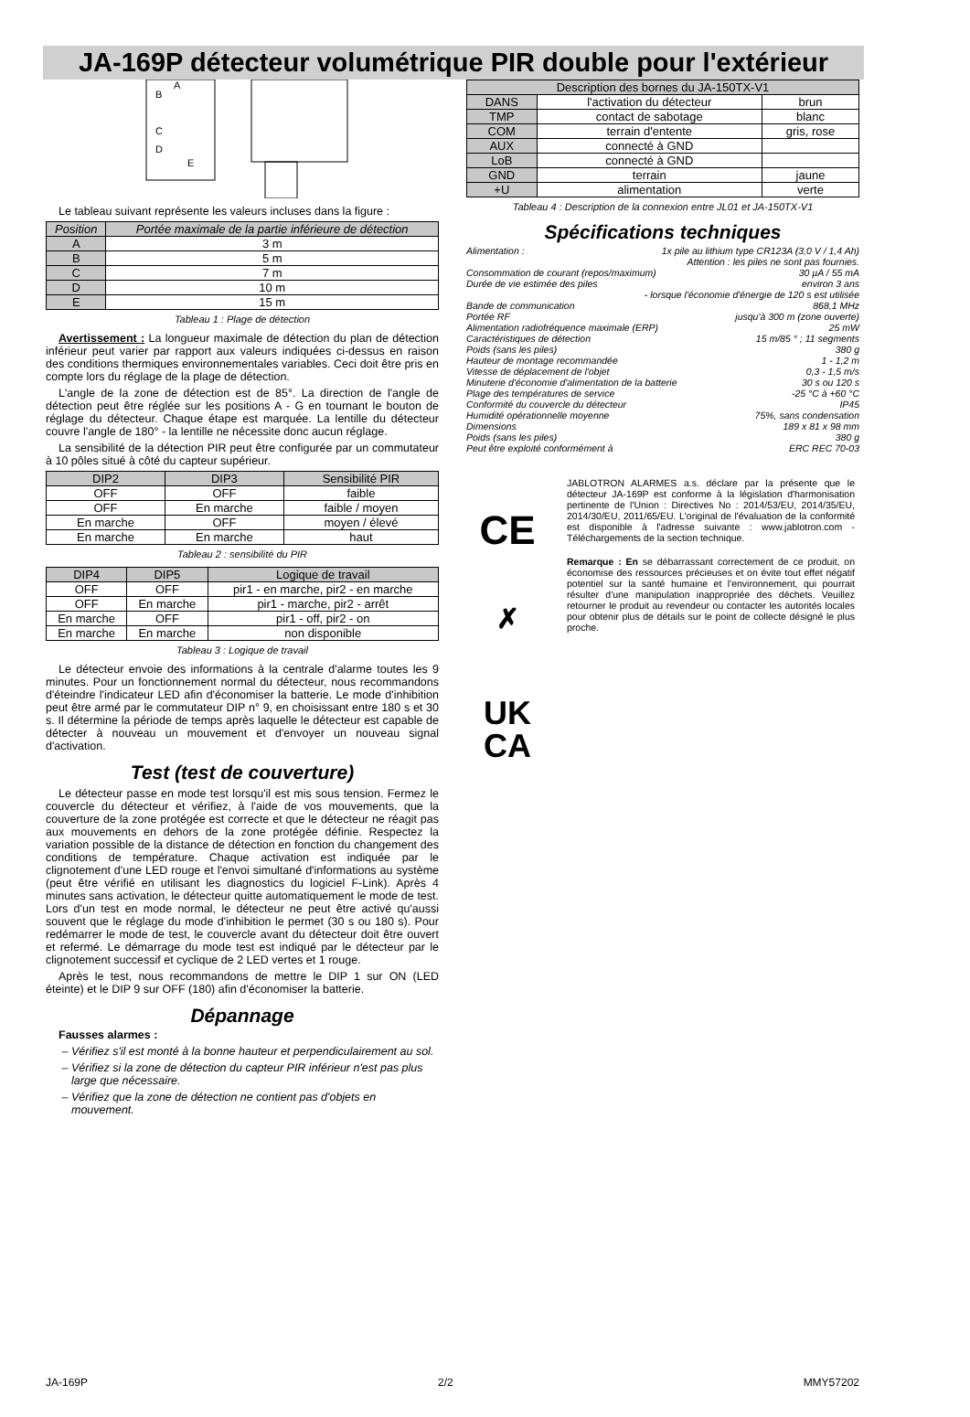JA-169P détecteur volumétrique PIR double pour l'extérieur
B
A
C
D
E
Le tableau suivant représente les valeurs incluses dans la figure :
| Position | Portée maximale de la partie inférieure de détection |
| --- | --- |
| A | 3 m |
| B | 5 m |
| C | 7 m |
| D | 10 m |
| E | 15 m |
Tableau 1 : Plage de détection
Avertissement : La longueur maximale de détection du plan de détection inférieur peut varier par rapport aux valeurs indiquées ci-dessus en raison des conditions thermiques environnementales variables. Ceci doit être pris en compte lors du réglage de la plage de détection.
L'angle de la zone de détection est de 85°. La direction de l'angle de détection peut être réglée sur les positions A - G en tournant le bouton de réglage du détecteur. Chaque étape est marquée. La lentille du détecteur couvre l'angle de 180° - la lentille ne nécessite donc aucun réglage.
La sensibilité de la détection PIR peut être configurée par un commutateur à 10 pôles situé à côté du capteur supérieur.
| DIP2 | DIP3 | Sensibilité PIR |
| --- | --- | --- |
| OFF | OFF | faible |
| OFF | En marche | faible / moyen |
| En marche | OFF | moyen / élevé |
| En marche | En marche | haut |
Tableau 2 : sensibilité du PIR
| DIP4 | DIP5 | Logique de travail |
| --- | --- | --- |
| OFF | OFF | pir1 - en marche, pir2 - en marche |
| OFF | En marche | pir1 - marche, pir2 - arrêt |
| En marche | OFF | pir1 - off, pir2 - on |
| En marche | En marche | non disponible |
Tableau 3 : Logique de travail
Le détecteur envoie des informations à la centrale d'alarme toutes les 9 minutes. Pour un fonctionnement normal du détecteur, nous recommandons d'éteindre l'indicateur LED afin d'économiser la batterie. Le mode d'inhibition peut être armé par le commutateur DIP n° 9, en choisissant entre 180 s et 30 s. Il détermine la période de temps après laquelle le détecteur est capable de détecter à nouveau un mouvement et d'envoyer un nouveau signal d'activation.
Test (test de couverture)
Le détecteur passe en mode test lorsqu'il est mis sous tension. Fermez le couvercle du détecteur et vérifiez, à l'aide de vos mouvements, que la couverture de la zone protégée est correcte et que le détecteur ne réagit pas aux mouvements en dehors de la zone protégée définie. Respectez la variation possible de la distance de détection en fonction du changement des conditions de température. Chaque activation est indiquée par le clignotement d'une LED rouge et l'envoi simultané d'informations au système (peut être vérifié en utilisant les diagnostics du logiciel F-Link). Après 4 minutes sans activation, le détecteur quitte automatiquement le mode de test. Lors d'un test en mode normal, le détecteur ne peut être activé qu'aussi souvent que le réglage du mode d'inhibition le permet (30 s ou 180 s). Pour redémarrer le mode de test, le couvercle avant du détecteur doit être ouvert et refermé. Le démarrage du mode test est indiqué par le détecteur par le clignotement successif et cyclique de 2 LED vertes et 1 rouge.
Après le test, nous recommandons de mettre le DIP 1 sur ON (LED éteinte) et le DIP 9 sur OFF (180) afin d'économiser la batterie.
Dépannage
Fausses alarmes :
Vérifiez s'il est monté à la bonne hauteur et perpendiculairement au sol.
Vérifiez si la zone de détection du capteur PIR inférieur n'est pas plus large que nécessaire.
Vérifiez que la zone de détection ne contient pas d'objets en mouvement.
| Description des bornes du JA-150TX-V1 | | |
| --- | --- | --- |
| DANS | l'activation du détecteur | brun |
| TMP | contact de sabotage | blanc |
| COM | terrain d'entente | gris, rose |
| AUX | connecté à GND | |
| LoB | connecté à GND | |
| GND | terrain | jaune |
| +U | alimentation | verte |
Tableau 4 : Description de la connexion entre JL01 et JA-150TX-V1
Spécifications techniques
Alimentation : 1x pile au lithium type CR123A (3,0 V / 1,4 Ah)
Attention : les piles ne sont pas fournies.
Consommation de courant (repos/maximum) 30 µA / 55 mA
Durée de vie estimée des piles environ 3 ans
- lorsque l'économie d'énergie de 120 s est utilisée
Bande de communication 868,1 MHz
Portée RF jusqu'à 300 m (zone ouverte)
Alimentation radiofréquence maximale (ERP) 25 mW
Caractéristiques de détection 15 m/85 ° ; 11 segments
Poids (sans les piles) 380 g
Hauteur de montage recommandée 1 - 1,2 m
Vitesse de déplacement de l'objet 0,3 - 1,5 m/s
Minuterie d'économie d'alimentation de la batterie 30 s ou 120 s
Plage des températures de service -25 °C à +60 °C
Conformité du couvercle du détecteur IP45
Humidité opérationnelle moyenne 75%, sans condensation
Dimensions 189 x 81 x 98 mm
Poids (sans les piles) 380 g
Peut être exploité conformément à ERC REC 70-03
CE
✗
UK
CA
JABLOTRON ALARMES a.s. déclare par la présente que le détecteur JA-169P est conforme à la législation d'harmonisation pertinente de l'Union : Directives No : 2014/53/EU, 2014/35/EU, 2014/30/EU, 2011/65/EU. L'original de l'évaluation de la conformité est disponible à l'adresse suivante : www.jablotron.com - Téléchargements de la section technique.
Remarque : En se débarrassant correctement de ce produit, on économise des ressources précieuses et on évite tout effet négatif potentiel sur la santé humaine et l'environnement, qui pourrait résulter d'une manipulation inappropriée des déchets. Veuillez retourner le produit au revendeur ou contacter les autorités locales pour obtenir plus de détails sur le point de collecte désigné le plus proche.
JA-169P 2/2 MMY57202